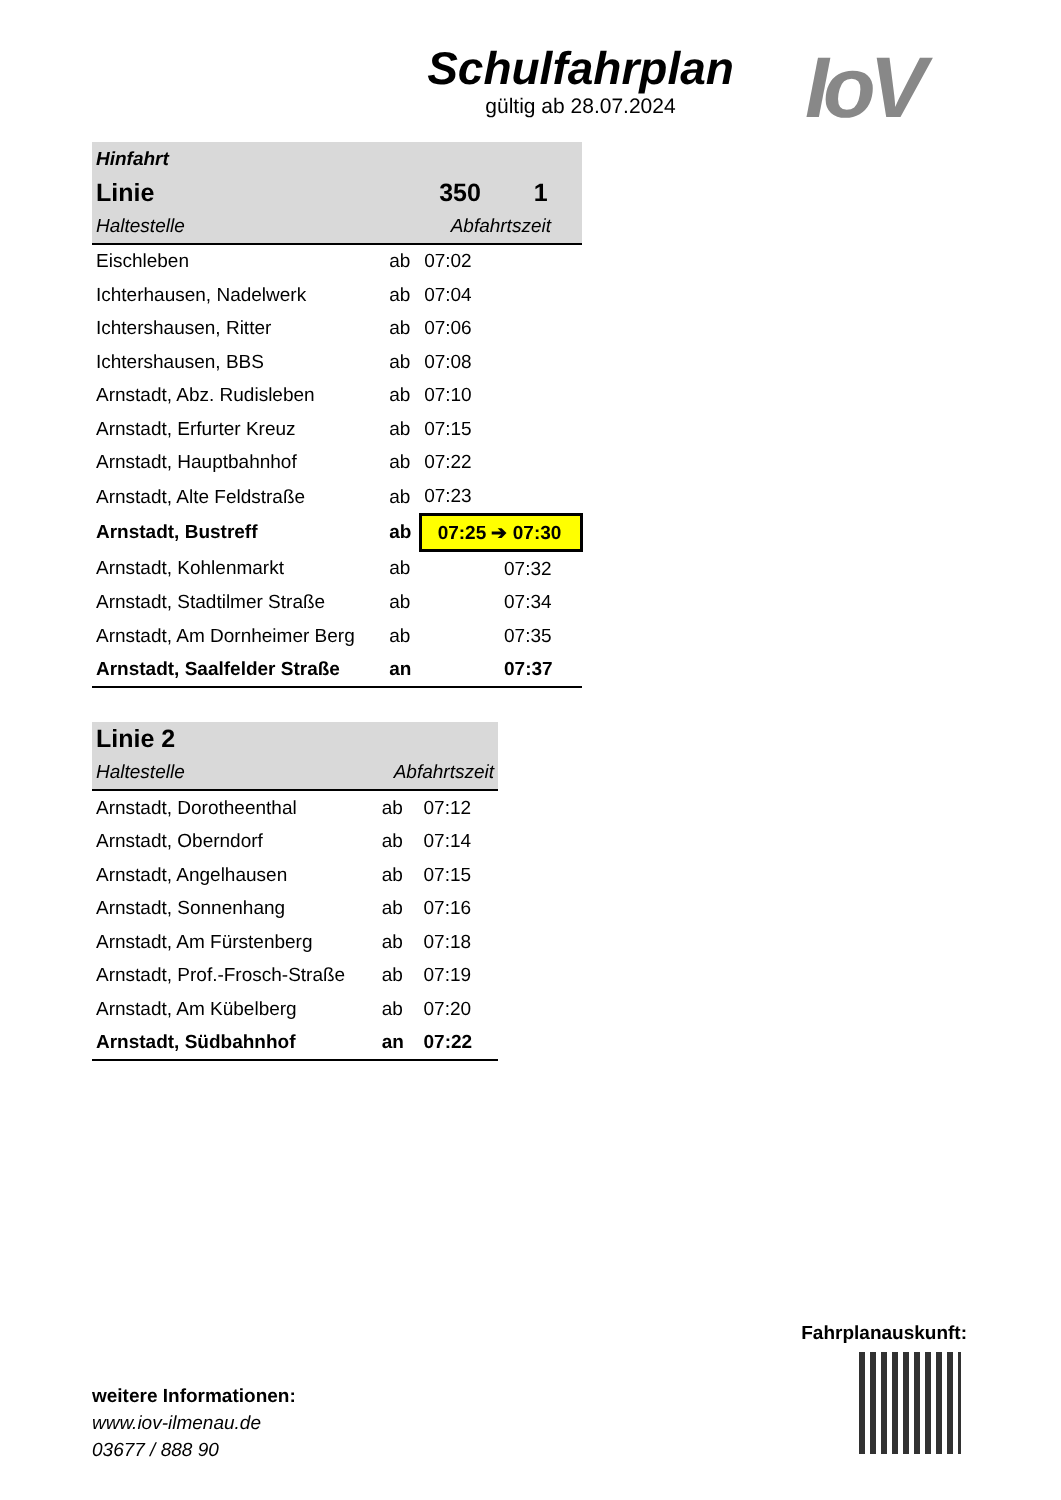Schulfahrplan
gültig ab 28.07.2024
IoV
| Hinfahrt | | | |
| --- | --- | --- | --- |
| Linie | | 350 | 1 |
| Haltestelle | | Abfahrtszeit | |
| Eischleben | ab | 07:02 | |
| Ichterhausen, Nadelwerk | ab | 07:04 | |
| Ichtershausen, Ritter | ab | 07:06 | |
| Ichtershausen, BBS | ab | 07:08 | |
| Arnstadt, Abz. Rudisleben | ab | 07:10 | |
| Arnstadt, Erfurter Kreuz | ab | 07:15 | |
| Arnstadt, Hauptbahnhof | ab | 07:22 | |
| Arnstadt, Alte Feldstraße | ab | 07:23 | |
| Arnstadt, Bustreff | ab | 07:25 ➔ 07:30 | |
| Arnstadt, Kohlenmarkt | ab | | 07:32 |
| Arnstadt, Stadtilmer Straße | ab | | 07:34 |
| Arnstadt, Am Dornheimer Berg | ab | | 07:35 |
| Arnstadt, Saalfelder Straße | an | | 07:37 |
| Linie 2 | | |
| --- | --- | --- |
| Haltestelle | Abfahrtszeit | |
| Arnstadt, Dorotheenthal | ab | 07:12 |
| Arnstadt, Oberndorf | ab | 07:14 |
| Arnstadt, Angelhausen | ab | 07:15 |
| Arnstadt, Sonnenhang | ab | 07:16 |
| Arnstadt, Am Fürstenberg | ab | 07:18 |
| Arnstadt, Prof.-Frosch-Straße | ab | 07:19 |
| Arnstadt, Am Kübelberg | ab | 07:20 |
| Arnstadt, Südbahnhof | an | 07:22 |
weitere Informationen:
www.iov-ilmenau.de
03677 / 888 90
Fahrplanauskunft: